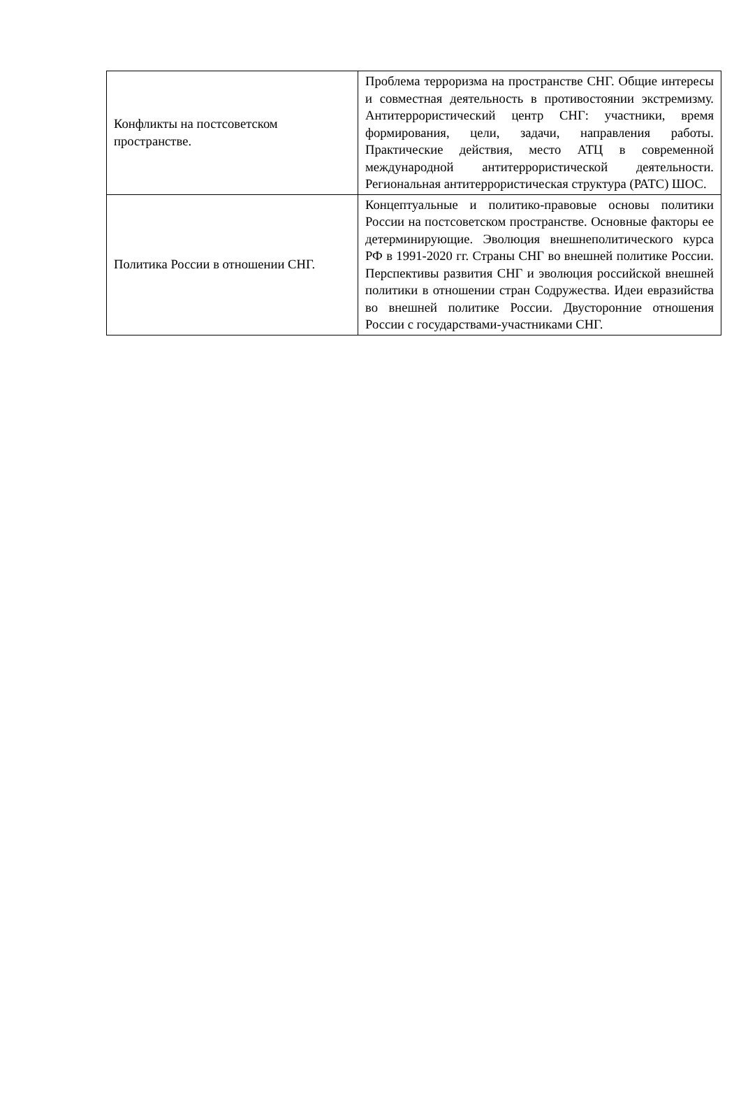| Конфликты на постсоветском пространстве. | Проблема терроризма на пространстве СНГ. Общие интересы и совместная деятельность в противостоянии экстремизму. Антитеррористический центр СНГ: участники, время формирования, цели, задачи, направления работы. Практические действия, место АТЦ в современной международной антитеррористической деятельности. Региональная антитеррористическая структура (РАТС) ШОС. |
| Политика России в отношении СНГ. | Концептуальные и политико-правовые основы политики России на постсоветском пространстве. Основные факторы ее детерминирующие. Эволюция внешнеполитического курса РФ в 1991-2020 гг. Страны СНГ во внешней политике России. Перспективы развития СНГ и эволюция российской внешней политики в отношении стран Содружества. Идеи евразийства во внешней политике России. Двусторонние отношения России с государствами-участниками СНГ. |